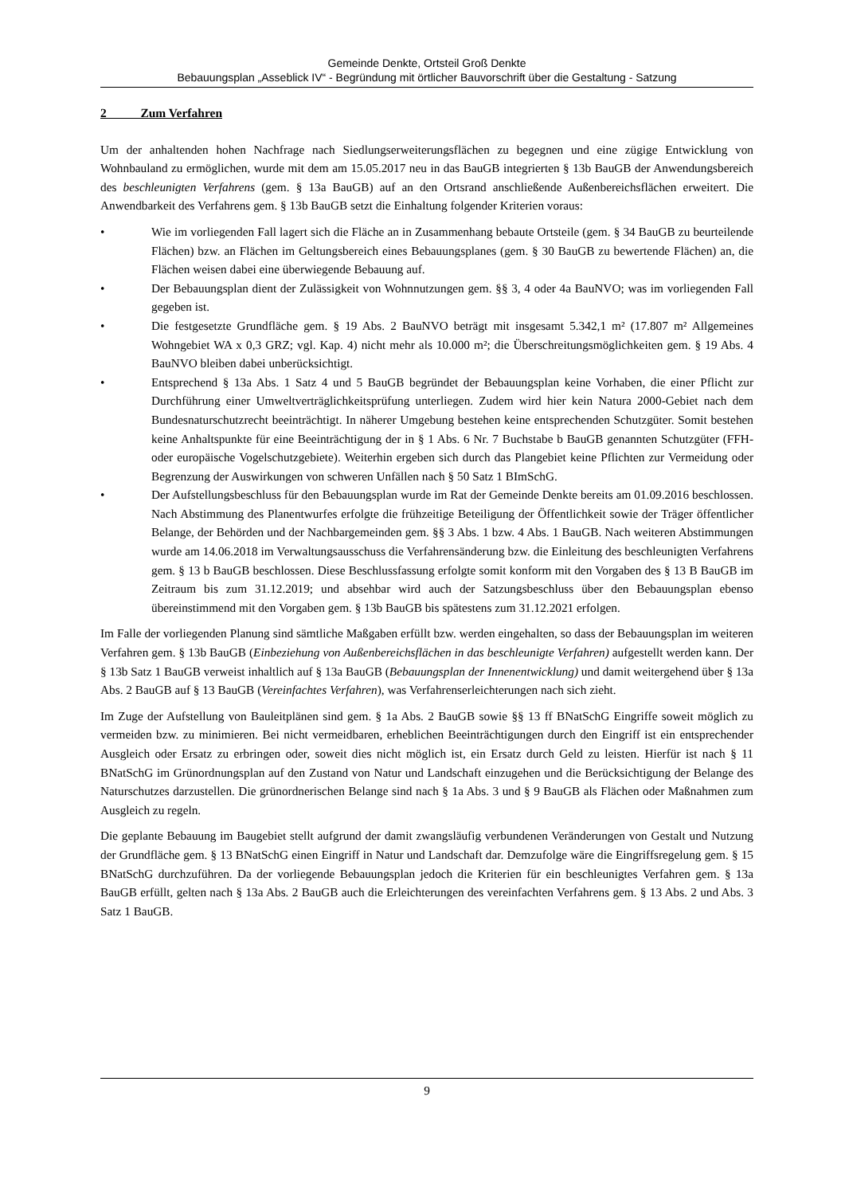Gemeinde Denkte, Ortsteil Groß Denkte
Bebauungsplan „Asseblick IV“ - Begründung mit örtlicher Bauvorschrift über die Gestaltung - Satzung
2 Zum Verfahren
Um der anhaltenden hohen Nachfrage nach Siedlungserweiterungsflächen zu begegnen und eine zügige Entwicklung von Wohnbauland zu ermöglichen, wurde mit dem am 15.05.2017 neu in das BauGB integrierten § 13b BauGB der Anwendungsbereich des beschleunigten Verfahrens (gem. § 13a BauGB) auf an den Ortsrand anschließende Außenbereichsflächen erweitert. Die Anwendbarkeit des Verfahrens gem. § 13b BauGB setzt die Einhaltung folgender Kriterien voraus:
• Wie im vorliegenden Fall lagert sich die Fläche an in Zusammenhang bebaute Ortsteile (gem. § 34 BauGB zu beurteilende Flächen) bzw. an Flächen im Geltungsbereich eines Bebauungsplanes (gem. § 30 BauGB zu bewertende Flächen) an, die Flächen weisen dabei eine überwiegende Bebauung auf.
• Der Bebauungsplan dient der Zulässigkeit von Wohnnutzungen gem. §§ 3, 4 oder 4a BauNVO; was im vorliegenden Fall gegeben ist.
• Die festgesetzte Grundfläche gem. § 19 Abs. 2 BauNVO beträgt mit insgesamt 5.342,1 m² (17.807 m² Allgemeines Wohngebiet WA x 0,3 GRZ; vgl. Kap. 4) nicht mehr als 10.000 m²; die Überschreitungsmöglichkeiten gem. § 19 Abs. 4 BauNVO bleiben dabei unberücksichtigt.
• Entsprechend § 13a Abs. 1 Satz 4 und 5 BauGB begründet der Bebauungsplan keine Vorhaben, die einer Pflicht zur Durchführung einer Umweltverträglichkeitsprüfung unterliegen. Zudem wird hier kein Natura 2000-Gebiet nach dem Bundesnaturschutzrecht beeinträchtigt. In näherer Umgebung bestehen keine entsprechenden Schutzgüter. Somit bestehen keine Anhaltspunkte für eine Beeinträchtigung der in § 1 Abs. 6 Nr. 7 Buchstabe b BauGB genannten Schutzgüter (FFH- oder europäische Vogelschutzgebiete). Weiterhin ergeben sich durch das Plangebiet keine Pflichten zur Vermeidung oder Begrenzung der Auswirkungen von schweren Unfällen nach § 50 Satz 1 BImSchG.
• Der Aufstellungsbeschluss für den Bebauungsplan wurde im Rat der Gemeinde Denkte bereits am 01.09.2016 beschlossen. Nach Abstimmung des Planentwurfes erfolgte die frühzeitige Beteiligung der Öffentlichkeit sowie der Träger öffentlicher Belange, der Behörden und der Nachbargemeinden gem. §§ 3 Abs. 1 bzw. 4 Abs. 1 BauGB. Nach weiteren Abstimmungen wurde am 14.06.2018 im Verwaltungsausschuss die Verfahrensänderung bzw. die Einleitung des beschleunigten Verfahrens gem. § 13 b BauGB beschlossen. Diese Beschlussfassung erfolgte somit konform mit den Vorgaben des § 13 B BauGB im Zeitraum bis zum 31.12.2019; und absehbar wird auch der Satzungsbeschluss über den Bebauungsplan ebenso übereinstimmend mit den Vorgaben gem. § 13b BauGB bis spätestens zum 31.12.2021 erfolgen.
Im Falle der vorliegenden Planung sind sämtliche Maßgaben erfüllt bzw. werden eingehalten, so dass der Bebauungsplan im weiteren Verfahren gem. § 13b BauGB (Einbeziehung von Außenbereichsflächen in das beschleunigte Verfahren) aufgestellt werden kann. Der § 13b Satz 1 BauGB verweist inhaltlich auf § 13a BauGB (Bebauungsplan der Innenentwicklung) und damit weitergehend über § 13a Abs. 2 BauGB auf § 13 BauGB (Vereinfachtes Verfahren), was Verfahrenserleichterungen nach sich zieht.
Im Zuge der Aufstellung von Bauleitplänen sind gem. § 1a Abs. 2 BauGB sowie §§ 13 ff BNatSchG Eingriffe soweit möglich zu vermeiden bzw. zu minimieren. Bei nicht vermeidbaren, erheblichen Beeinträchtigungen durch den Eingriff ist ein entsprechender Ausgleich oder Ersatz zu erbringen oder, soweit dies nicht möglich ist, ein Ersatz durch Geld zu leisten. Hierfür ist nach § 11 BNatSchG im Grünordnungsplan auf den Zustand von Natur und Landschaft einzugehen und die Berücksichtigung der Belange des Naturschutzes darzustellen. Die grünordnerischen Belange sind nach § 1a Abs. 3 und § 9 BauGB als Flächen oder Maßnahmen zum Ausgleich zu regeln.
Die geplante Bebauung im Baugebiet stellt aufgrund der damit zwangsläufig verbundenen Veränderungen von Gestalt und Nutzung der Grundfläche gem. § 13 BNatSchG einen Eingriff in Natur und Landschaft dar. Demzufolge wäre die Eingriffsregelung gem. § 15 BNatSchG durchzuführen. Da der vorliegende Bebauungsplan jedoch die Kriterien für ein beschleunigtes Verfahren gem. § 13a BauGB erfüllt, gelten nach § 13a Abs. 2 BauGB auch die Erleichterungen des vereinfachten Verfahrens gem. § 13 Abs. 2 und Abs. 3 Satz 1 BauGB.
9